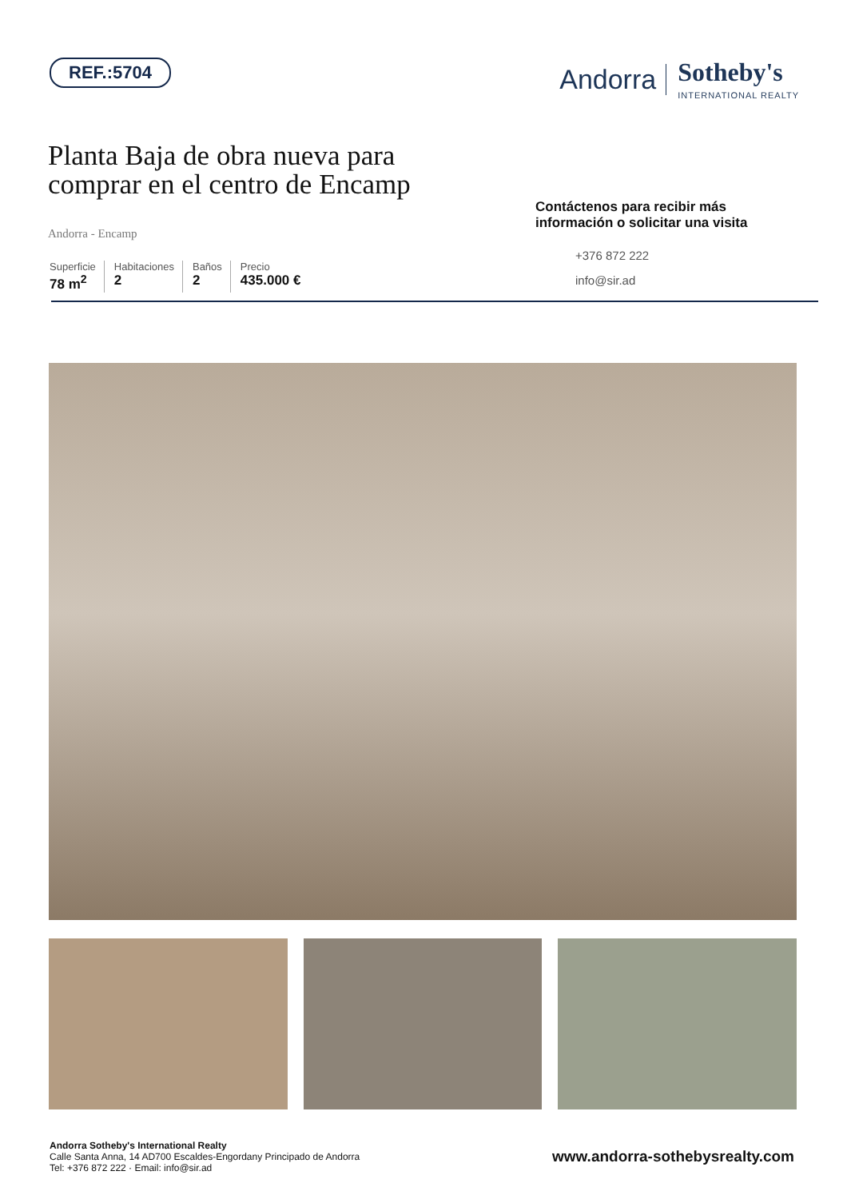REF.:5704
Andorra Sotheby's
INTERNATIONAL REALTY
Planta Baja de obra nueva para
comprar en el centro de Encamp
Andorra - Encamp
Superficie
78 m<sup>2</sup>
Habitaciones
2
Baños
2
Precio
435.000 €
Contáctenos para recibir más información o solicitar una visita
+376 872 222
info@sir.ad
Andorra Sotheby's International Realty
Calle Santa Anna, 14 AD700 Escaldes-Engordany Principado de Andorra
Tel: +376 872 222 · Email: info@sir.ad
www.andorra-sothebysrealty.com